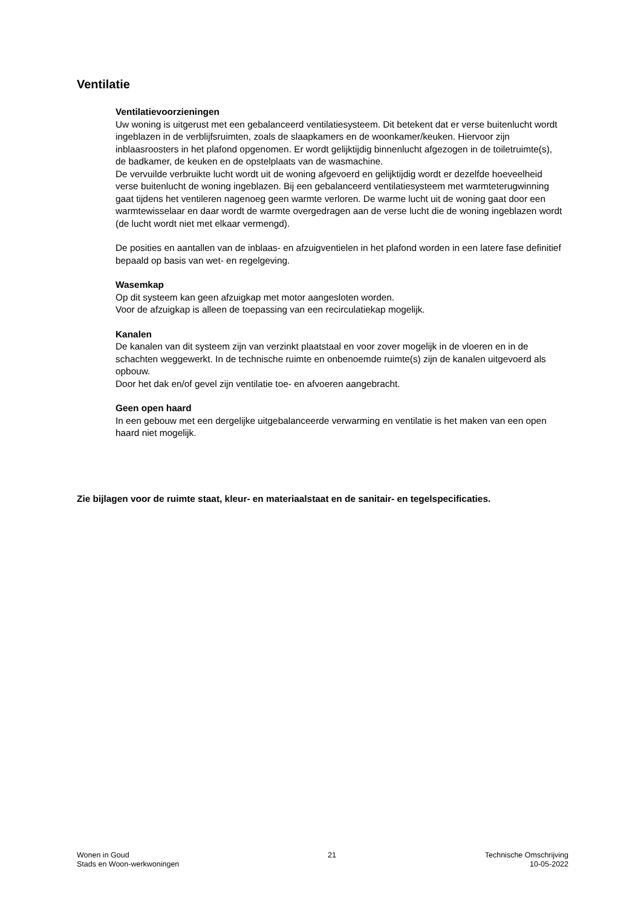Ventilatie
Ventilatievoorzieningen
Uw woning is uitgerust met een gebalanceerd ventilatiesysteem. Dit betekent dat er verse buitenlucht wordt ingeblazen in de verblijfsruimten, zoals de slaapkamers en de woonkamer/keuken. Hiervoor zijn inblaasroosters in het plafond opgenomen. Er wordt gelijktijdig binnenlucht afgezogen in de toiletruimte(s), de badkamer, de keuken en de opstelplaats van de wasmachine.
De vervuilde verbruikte lucht wordt uit de woning afgevoerd en gelijktijdig wordt er dezelfde hoeveelheid verse buitenlucht de woning ingeblazen. Bij een gebalanceerd ventilatiesysteem met warmteterugwinning gaat tijdens het ventileren nagenoeg geen warmte verloren. De warme lucht uit de woning gaat door een warmtewisselaar en daar wordt de warmte overgedragen aan de verse lucht die de woning ingeblazen wordt (de lucht wordt niet met elkaar vermengd).
De posities en aantallen van de inblaas- en afzuigventielen in het plafond worden in een latere fase definitief bepaald op basis van wet- en regelgeving.
Wasemkap
Op dit systeem kan geen afzuigkap met motor aangesloten worden.
Voor de afzuigkap is alleen de toepassing van een recirculatiekap mogelijk.
Kanalen
De kanalen van dit systeem zijn van verzinkt plaatstaal en voor zover mogelijk in de vloeren en in de schachten weggewerkt. In de technische ruimte en onbenoemde ruimte(s) zijn de kanalen uitgevoerd als opbouw.
Door het dak en/of gevel zijn ventilatie toe- en afvoeren aangebracht.
Geen open haard
In een gebouw met een dergelijke uitgebalanceerde verwarming en ventilatie is het maken van een open haard niet mogelijk.
Zie bijlagen voor de ruimte staat, kleur- en materiaalstaat en de sanitair- en tegelspecificaties.
Wonen in Goud
Stads en Woon-werkwoningen
21 Technische Omschrijving
10-05-2022